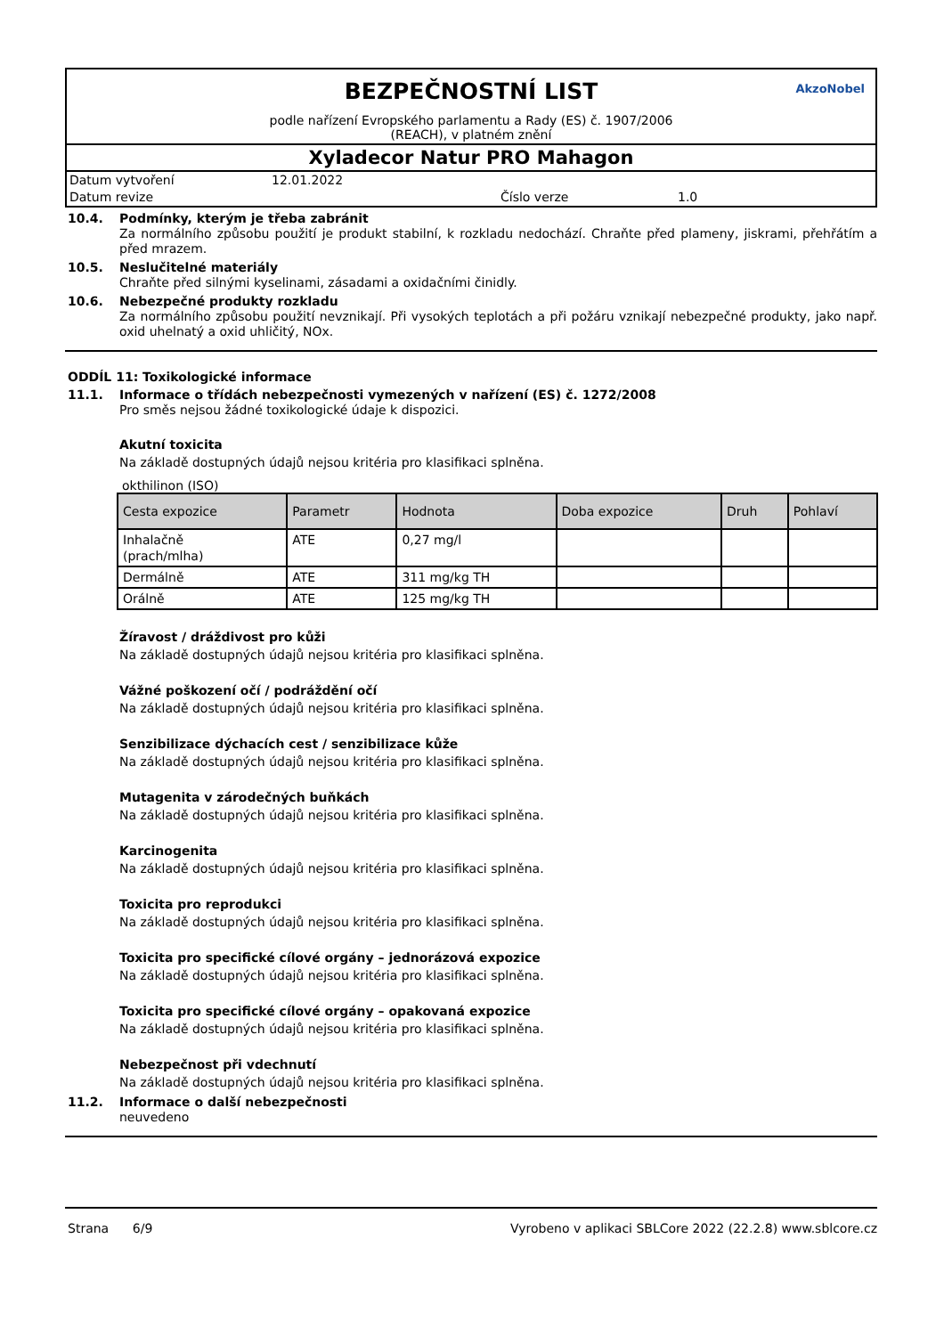BEZPEČNOSTNÍ LIST
AkzoNobel
podle nařízení Evropského parlamentu a Rady (ES) č. 1907/2006
(REACH), v platném znění
Xyladecor Natur PRO Mahagon
Datum vytvoření 12.01.2022 Datum revize Číslo verze 1.0
10.4. Podmínky, kterým je třeba zabránit
Za normálního způsobu použití je produkt stabilní, k rozkladu nedochází. Chraňte před plameny, jiskrami, přehřátím a před mrazem.
10.5. Neslučitelné materiály
Chraňte před silnými kyselinami, zásadami a oxidačními činidly.
10.6. Nebezpečné produkty rozkladu
Za normálního způsobu použití nevznikají. Při vysokých teplotách a při požáru vznikají nebezpečné produkty, jako např. oxid uhelnatý a oxid uhličitý, NOx.
ODDÍL 11: Toxikologické informace
11.1. Informace o třídách nebezpečnosti vymezených v nařízení (ES) č. 1272/2008
Pro směs nejsou žádné toxikologické údaje k dispozici.
Akutní toxicita
Na základě dostupných údajů nejsou kritéria pro klasifikaci splněna.
okthilinon (ISO)
| Cesta expozice | Parametr | Hodnota | Doba expozice | Druh | Pohlaví |
| --- | --- | --- | --- | --- | --- |
| Inhalačně (prach/mlha) | ATE | 0,27 mg/l | | | |
| Dermálně | ATE | 311 mg/kg TH | | | |
| Orálně | ATE | 125 mg/kg TH | | | |
Žíravost / dráždivost pro kůži
Na základě dostupných údajů nejsou kritéria pro klasifikaci splněna.
Vážné poškození očí / podráždění očí
Na základě dostupných údajů nejsou kritéria pro klasifikaci splněna.
Senzibilizace dýchacích cest / senzibilizace kůže
Na základě dostupných údajů nejsou kritéria pro klasifikaci splněna.
Mutagenita v zárodečných buňkách
Na základě dostupných údajů nejsou kritéria pro klasifikaci splněna.
Karcinogenita
Na základě dostupných údajů nejsou kritéria pro klasifikaci splněna.
Toxicita pro reprodukci
Na základě dostupných údajů nejsou kritéria pro klasifikaci splněna.
Toxicita pro specifické cílové orgány – jednorázová expozice
Na základě dostupných údajů nejsou kritéria pro klasifikaci splněna.
Toxicita pro specifické cílové orgány – opakovaná expozice
Na základě dostupných údajů nejsou kritéria pro klasifikaci splněna.
Nebezpečnost při vdechnutí
Na základě dostupných údajů nejsou kritéria pro klasifikaci splněna.
11.2. Informace o další nebezpečnosti
neuvedeno
Strana 6/9 Vyrobeno v aplikaci SBLCore 2022 (22.2.8) www.sblcore.cz